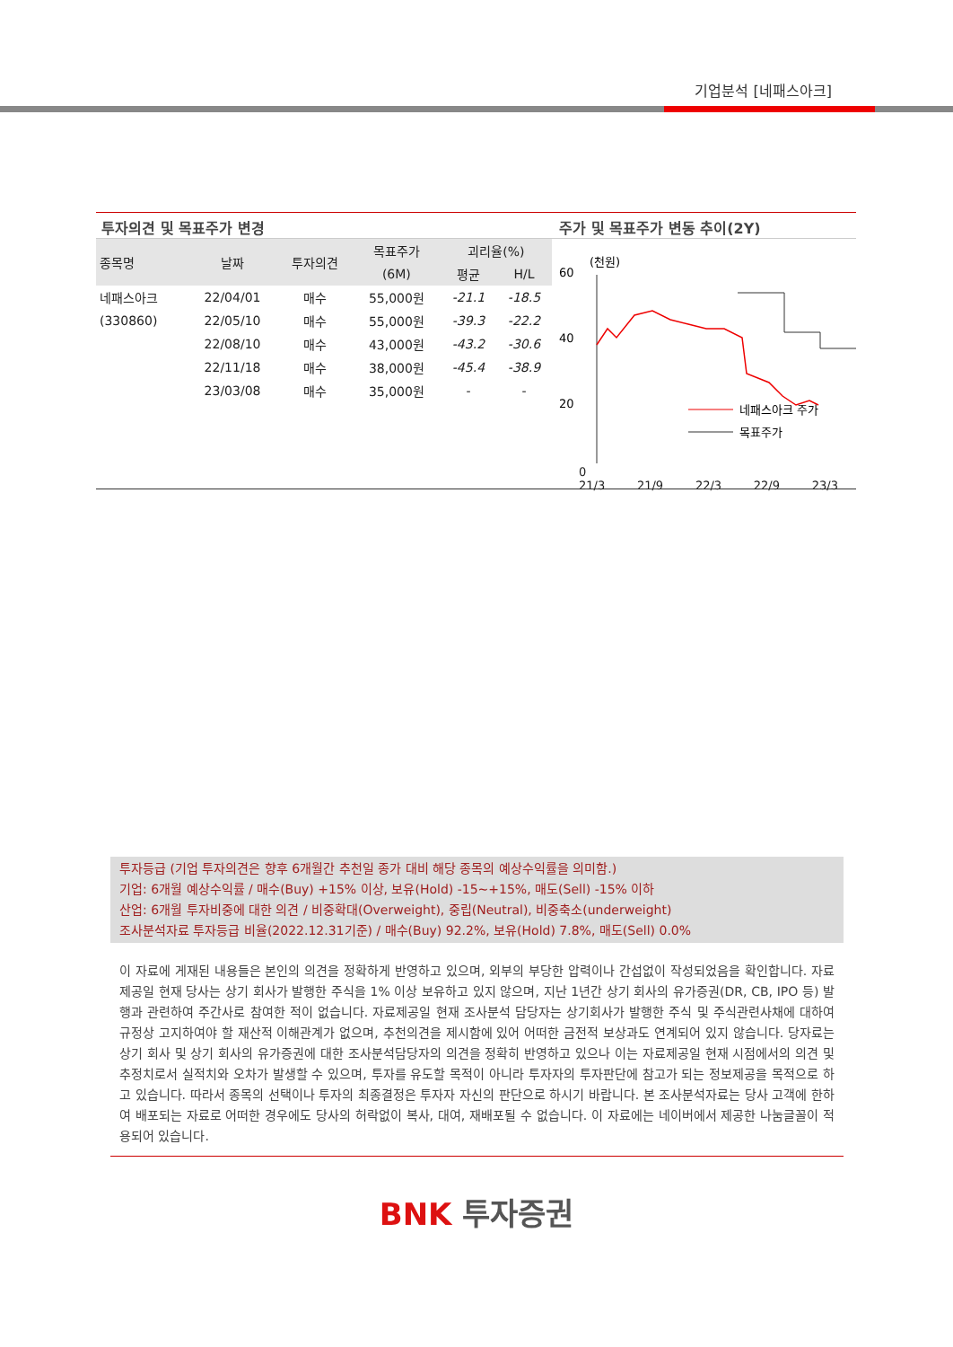기업분석 [네패스아크]
투자의견 및 목표주가 변경
| 종목명 | 날짜 | 투자의견 | 목표주가 | 괴리율(%) | |
| --- | --- | --- | --- | --- | --- |
| | | | (6M) | 평균 | H/L |
| 네패스아크 | 22/04/01 | 매수 | 55,000원 | -21.1 | -18.5 |
| (330860) | 22/05/10 | 매수 | 55,000원 | -39.3 | -22.2 |
| | 22/08/10 | 매수 | 43,000원 | -43.2 | -30.6 |
| | 22/11/18 | 매수 | 38,000원 | -45.4 | -38.9 |
| | 23/03/08 | 매수 | 35,000원 | - | - |
주가 및 목표주가 변동 추이(2Y)
(천원)
60
40
20
네패스아크 주가
목표주가
0
21/3 21/9 22/3 22/9 23/3
투자등급 (기업 투자의견은 향후 6개월간 추천일 종가 대비 해당 종목의 예상수익률을 의미함.)
기업: 6개월 예상수익률 / 매수(Buy) +15% 이상, 보유(Hold) -15~+15%, 매도(Sell) -15% 이하
산업: 6개월 투자비중에 대한 의견 / 비중확대(Overweight), 중립(Neutral), 비중축소(underweight)
조사분석자료 투자등급 비율(2022.12.31기준) / 매수(Buy) 92.2%, 보유(Hold) 7.8%, 매도(Sell) 0.0%
이 자료에 게재된 내용들은 본인의 의견을 정확하게 반영하고 있으며, 외부의 부당한 압력이나 간섭없이 작성되었음을 확인합니다. 자료 제공일 현재 당사는 상기 회사가 발행한 주식을 1% 이상 보유하고 있지 않으며, 지난 1년간 상기 회사의 유가증권(DR, CB, IPO 등) 발행과 관련하여 주간사로 참여한 적이 없습니다. 자료제공일 현재 조사분석 담당자는 상기회사가 발행한 주식 및 주식관련사채에 대하여 규정상 고지하여야 할 재산적 이해관계가 없으며, 추천의견을 제시함에 있어 어떠한 금전적 보상과도 연계되어 있지 않습니다. 당자료는 상기 회사 및 상기 회사의 유가증권에 대한 조사분석담당자의 의견을 정확히 반영하고 있으나 이는 자료제공일 현재 시점에서의 의견 및 추정치로서 실적치와 오차가 발생할 수 있으며, 투자를 유도할 목적이 아니라 투자자의 투자판단에 참고가 되는 정보제공을 목적으로 하고 있습니다. 따라서 종목의 선택이나 투자의 최종결정은 투자자 자신의 판단으로 하시기 바랍니다. 본 조사분석자료는 당사 고객에 한하여 배포되는 자료로 어떠한 경우에도 당사의 허락없이 복사, 대여, 재배포될 수 없습니다. 이 자료에는 네이버에서 제공한 나눔글꼴이 적용되어 있습니다.
BNK 투자증권